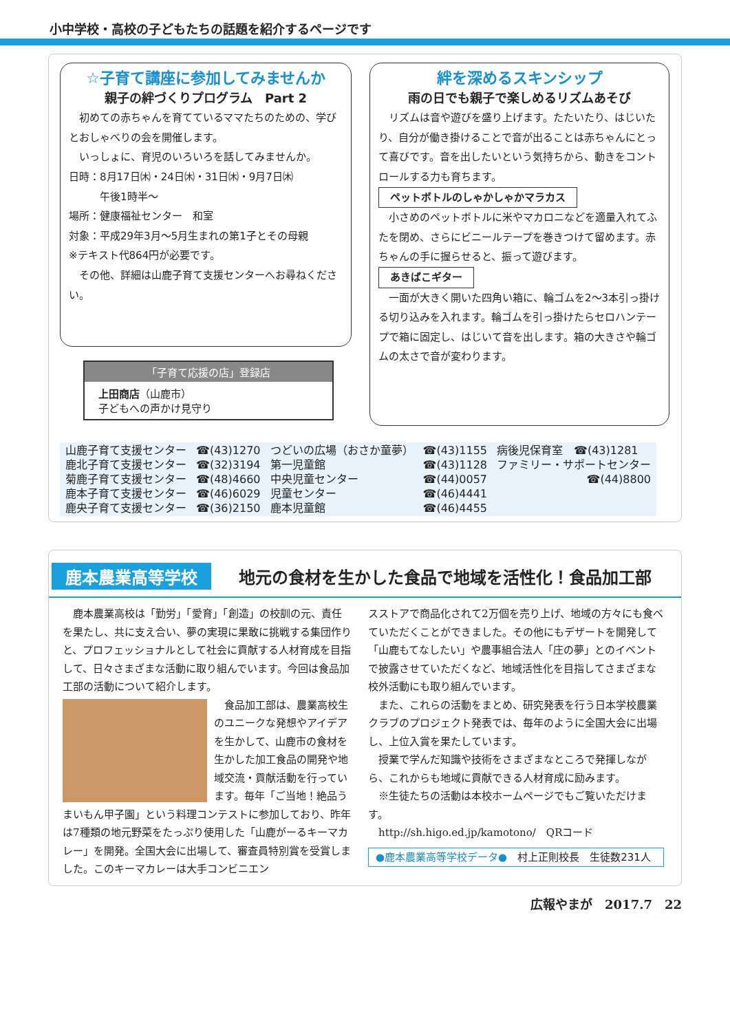小中学校・高校の子どもたちの話題を紹介するページです
☆子育て講座に参加してみませんか
親子の絆づくりプログラム　Part 2
　初めての赤ちゃんを育てているママたちのための、学びとおしゃべりの会を開催します。
　いっしょに、育児のいろいろを話してみませんか。
日時：8月17日㈭・24日㈭・31日㈭・9月7日㈭
　　　午後1時半～
場所：健康福祉センター　和室
対象：平成29年3月～5月生まれの第1子とその母親
※テキスト代864円が必要です。
　その他、詳細は山鹿子育て支援センターへお尋ねください。
「子育て応援の店」登録店
上田商店（山鹿市）
子どもへの声かけ見守り
絆を深めるスキンシップ
雨の日でも親子で楽しめるリズムあそび
　リズムは音や遊びを盛り上げます。たたいたり、はじいたり、自分が働き掛けることで音が出ることは赤ちゃんにとって喜びです。音を出したいという気持ちから、動きをコントロールする力も育ちます。
ペットボトルのしゃかしゃかマラカス
　小さめのペットボトルに米やマカロニなどを適量入れてふたを閉め、さらにビニールテープを巻きつけて留めます。赤ちゃんの手に握らせると、振って遊びます。
あきばこギター
　一面が大きく開いた四角い箱に、輪ゴムを2～3本引っ掛ける切り込みを入れます。輪ゴムを引っ掛けたらセロハンテープで箱に固定し、はじいて音を出します。箱の大きさや輪ゴムの太さで音が変わります。
| 山鹿子育て支援センター | ☎(43)1270 | つどいの広場（おさか童夢） | ☎(43)1155 | 病後児保育室 ☎(43)1281 |
| 鹿北子育て支援センター | ☎(32)3194 | 第一児童館 | ☎(43)1128 | ファミリー・サポートセンター |
| 菊鹿子育て支援センター | ☎(48)4660 | 中央児童センター | ☎(44)0057 | ☎(44)8800 |
| 鹿本子育て支援センター | ☎(46)6029 | 児童センター | ☎(46)4441 | |
| 鹿央子育て支援センター | ☎(36)2150 | 鹿本児童館 | ☎(46)4455 | |
鹿本農業高等学校 地元の食材を生かした食品で地域を活性化！食品加工部
　鹿本農業高校は「勤労」「愛育」「創造」の校訓の元、責任を果たし、共に支え合い、夢の実現に果敢に挑戦する集団作りと、プロフェッショナルとして社会に貢献する人材育成を目指して、日々さまざまな活動に取り組んでいます。今回は食品加工部の活動について紹介します。
　食品加工部は、農業高校生のユニークな発想やアイデアを生かして、山鹿市の食材を生かした加工食品の開発や地域交流・貢献活動を行っています。毎年「ご当地！絶品うまいもん甲子園」という料理コンテストに参加しており、昨年は7種類の地元野菜をたっぷり使用した「山鹿がーるキーマカレー」を開発。全国大会に出場して、審査員特別賞を受賞しました。このキーマカレーは大手コンビニエン
スストアで商品化されて2万個を売り上げ、地域の方々にも食べていただくことができました。その他にもデザートを開発して「山鹿もてなしたい」や農事組合法人「庄の夢」とのイベントで披露させていただくなど、地域活性化を目指してさまざまな校外活動にも取り組んでいます。
　また、これらの活動をまとめ、研究発表を行う日本学校農業クラブのプロジェクト発表では、毎年のように全国大会に出場し、上位入賞を果たしています。
　授業で学んだ知識や技術をさまざまなところで発揮しながら、これからも地域に貢献できる人材育成に励みます。
　※生徒たちの活動は本校ホームページでもご覧いただけます。
　http://sh.higo.ed.jp/kamotono/　QRコード
●鹿本農業高等学校データ●　村上正則校長　生徒数231人
広報やまが　2017.7　22